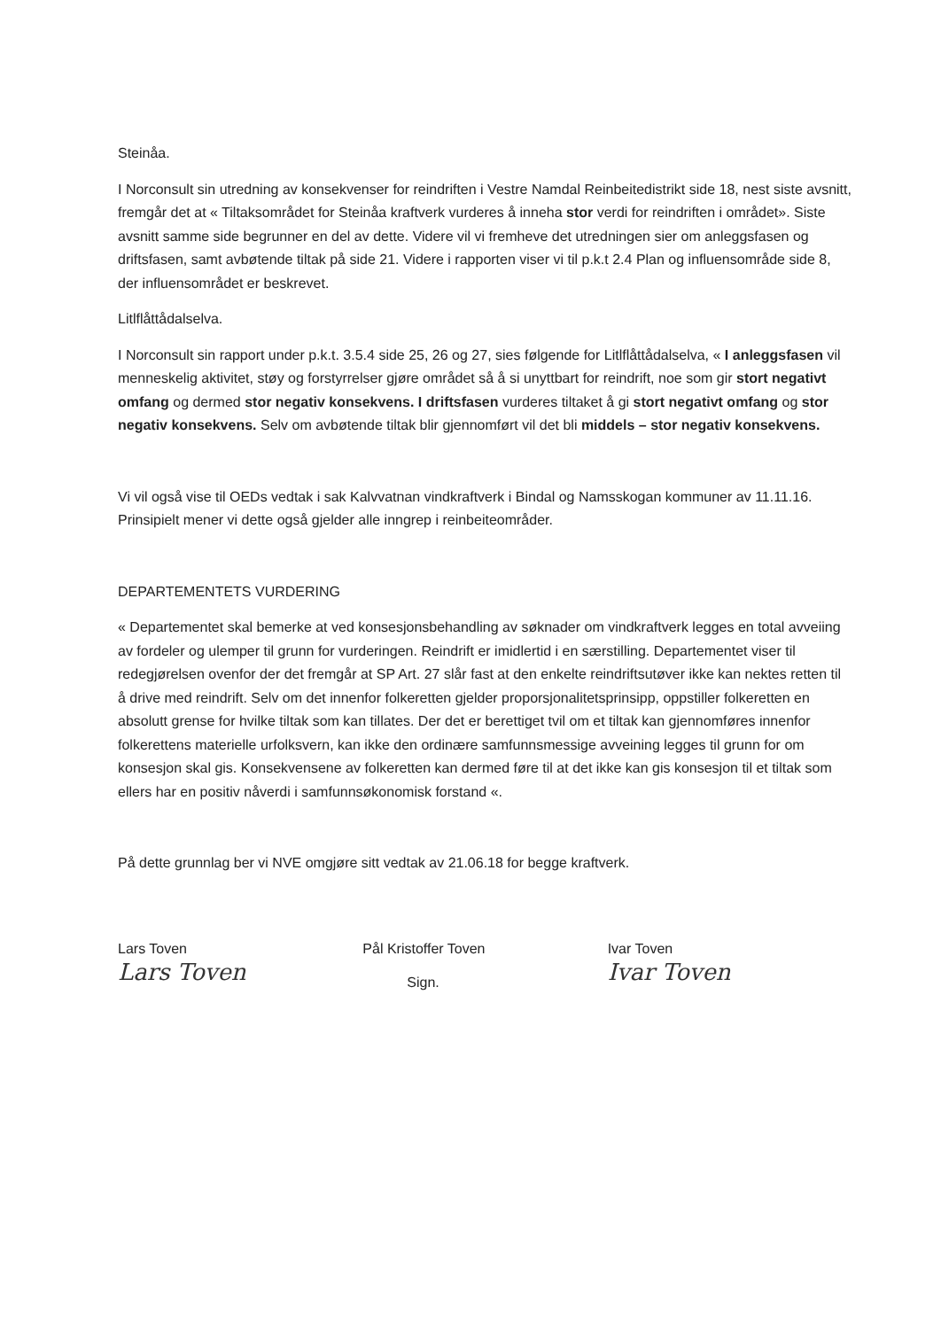Steinåa.
I Norconsult sin utredning av konsekvenser for reindriften i Vestre Namdal Reinbeitedistrikt side 18, nest siste avsnitt, fremgår det at « Tiltaksområdet for Steinåa kraftverk vurderes å inneha stor verdi for reindriften i området». Siste avsnitt samme side begrunner en del av dette. Videre vil vi fremheve det utredningen sier om anleggsfasen og driftsfasen, samt avbøtende tiltak på side 21. Videre i rapporten viser vi til p.k.t 2.4 Plan og influensområde side 8, der influensområdet er beskrevet.
Litlflåttådalselva.
I Norconsult sin rapport under p.k.t. 3.5.4 side 25, 26 og 27, sies følgende for Litlflåttådalselva, « I anleggsfasen vil menneskelig aktivitet, støy og forstyrrelser gjøre området så å si unyttbart for reindrift, noe som gir stort negativt omfang og dermed stor negativ konsekvens. I driftsfasen vurderes tiltaket å gi stort negativt omfang og stor negativ konsekvens. Selv om avbøtende tiltak blir gjennomført vil det bli middels – stor negativ konsekvens.
Vi vil også vise til OEDs vedtak i sak Kalvvatnan vindkraftverk i Bindal og Namsskogan kommuner av 11.11.16. Prinsipielt mener vi dette også gjelder alle inngrep i reinbeiteområder.
DEPARTEMENTETS VURDERING
« Departementet skal bemerke at ved konsesjonsbehandling av søknader om vindkraftverk legges en total avveiing av fordeler og ulemper til grunn for vurderingen. Reindrift er imidlertid i en særstilling. Departementet viser til redegjørelsen ovenfor der det fremgår at SP Art. 27 slår fast at den enkelte reindriftsutøver ikke kan nektes retten til å drive med reindrift. Selv om det innenfor folkeretten gjelder proporsjonalitetsprinsipp, oppstiller folkeretten en absolutt grense for hvilke tiltak som kan tillates. Der det er berettiget tvil om et tiltak kan gjennomføres innenfor folkerettens materielle urfolksvern, kan ikke den ordinære samfunnsmessige avveining legges til grunn for om konsesjon skal gis. Konsekvensene av folkeretten kan dermed føre til at det ikke kan gis konsesjon til et tiltak som ellers har en positiv nåverdi i samfunnsøkonomisk forstand «.
På dette grunnlag ber vi NVE omgjøre sitt vedtak av 21.06.18 for begge kraftverk.
Lars Toven
Lars Toven
Pål Kristoffer Toven
Sign.
Ivar Toven
Ivar Toven